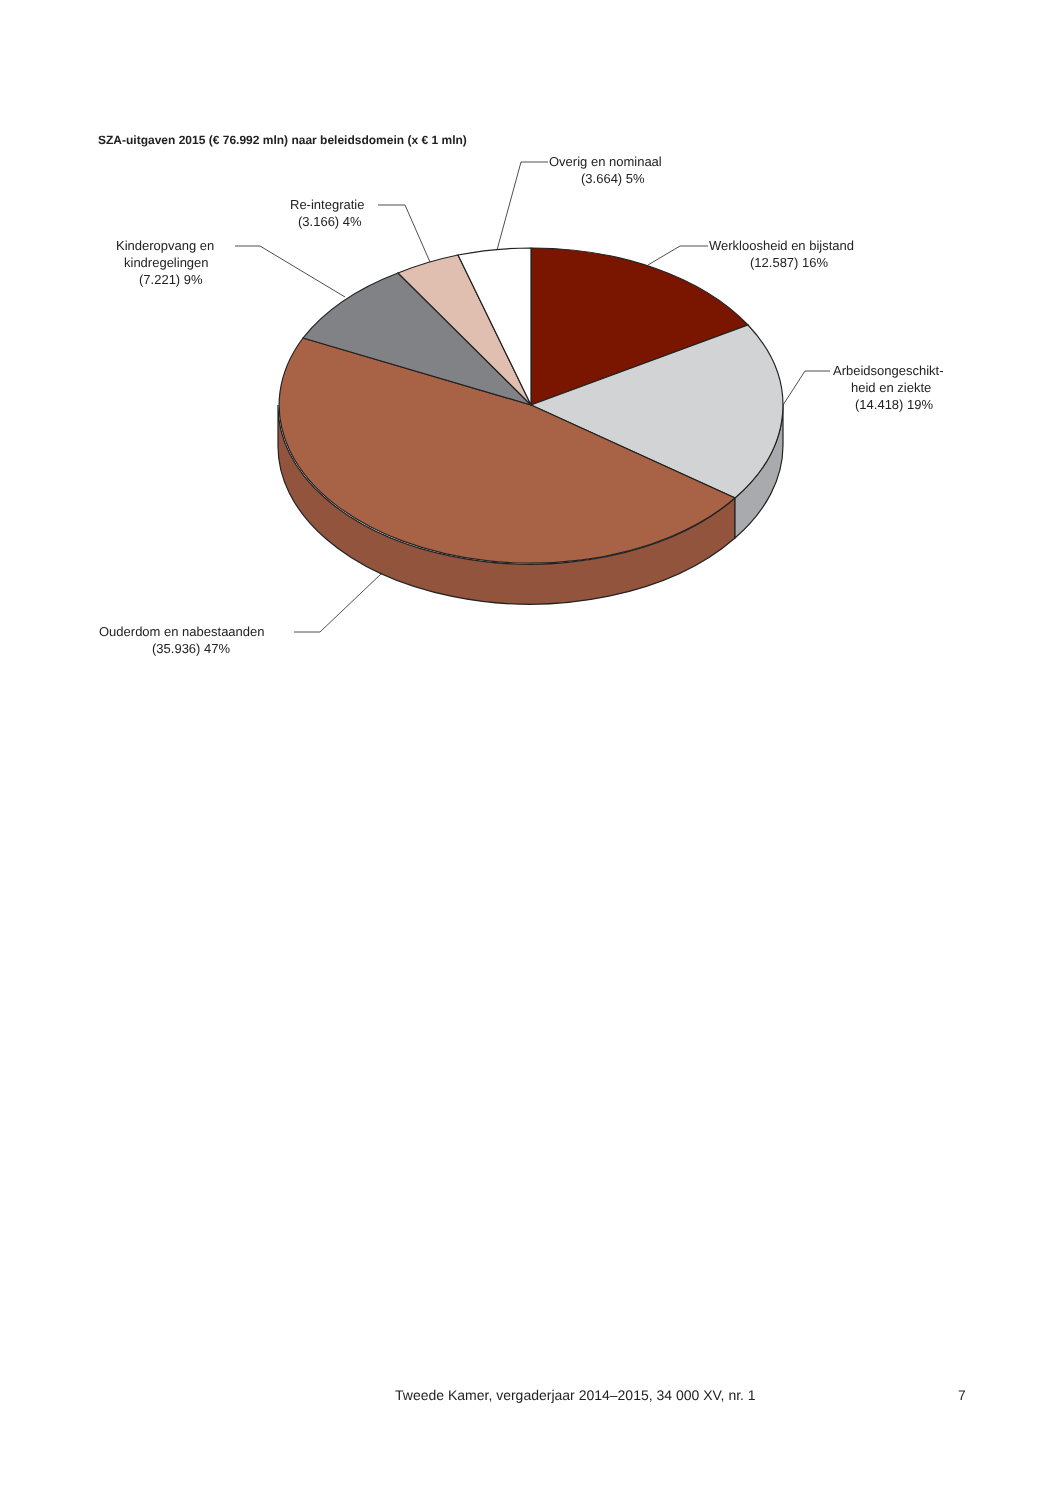SZA-uitgaven 2015 (€ 76.992 mln) naar beleidsdomein (x € 1 mln)
Werkloosheid en bijstand
(12.587) 16%
Arbeidsongeschikt-
heid en ziekte
(14.418) 19%
Ouderdom en nabestaanden
(35.936) 47%
Kinderopvang en
kindregelingen
(7.221) 9%
Re-integratie
(3.166) 4%
Overig en nominaal
(3.664) 5%
Tweede Kamer, vergaderjaar 2014–2015, 34 000 XV, nr. 1
7